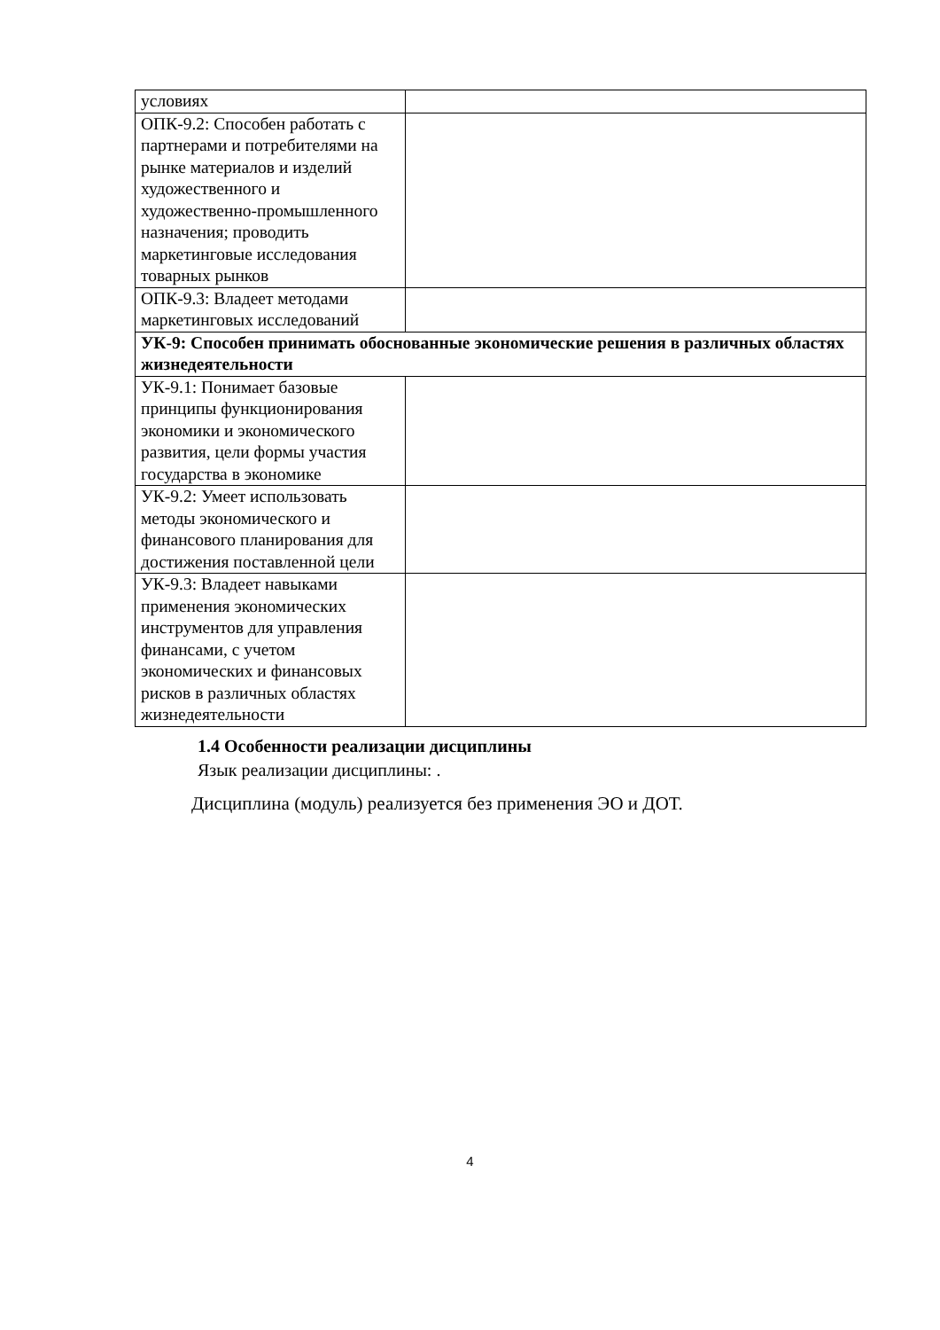| условиях | |
| ОПК-9.2: Способен работать с партнерами и потребителями на рынке материалов и изделий художественного и художественно-промышленного назначения; проводить маркетинговые исследования товарных рынков | |
| ОПК-9.3: Владеет методами маркетинговых исследований | |
| УК-9: Способен принимать обоснованные экономические решения в различных областях жизнедеятельности | |
| УК-9.1: Понимает базовые принципы функционирования экономики и экономического развития, цели формы участия государства в экономике | |
| УК-9.2: Умеет использовать методы экономического и финансового планирования для достижения поставленной цели | |
| УК-9.3: Владеет навыками применения экономических инструментов для управления финансами, с учетом экономических и финансовых рисков в различных областях жизнедеятельности | |
1.4 Особенности реализации дисциплины
Язык реализации дисциплины: .
Дисциплина (модуль) реализуется без применения ЭО и ДОТ.
4